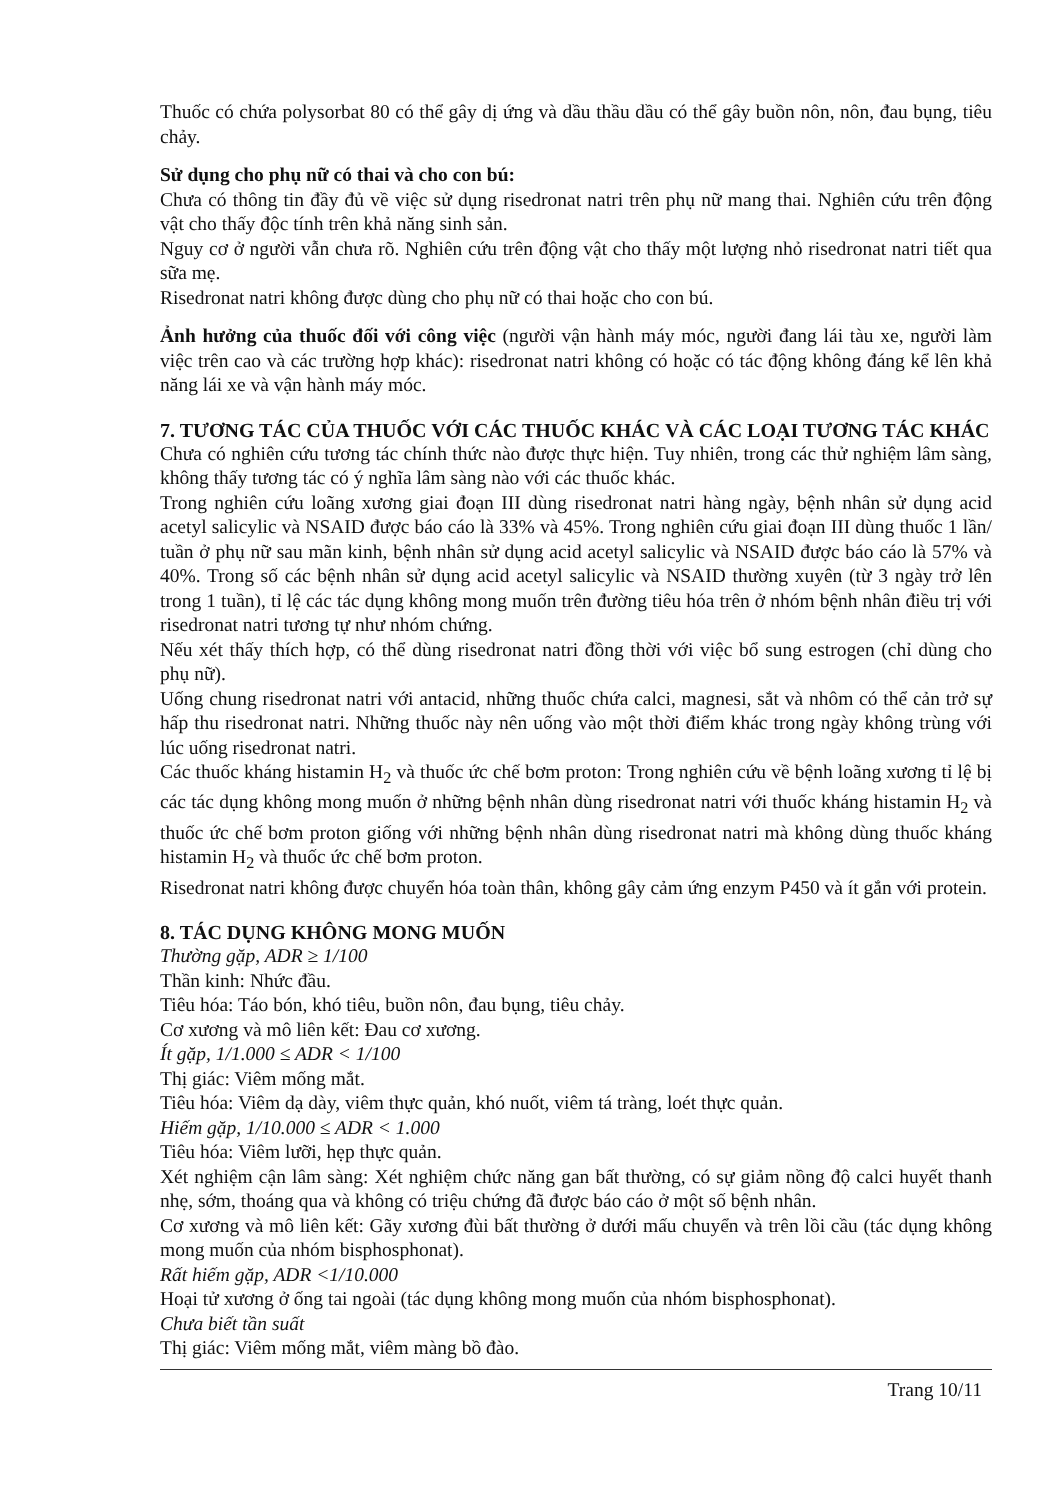Thuốc có chứa polysorbat 80 có thể gây dị ứng và dầu thầu dầu có thể gây buồn nôn, nôn, đau bụng, tiêu chảy.
Sử dụng cho phụ nữ có thai và cho con bú:
Chưa có thông tin đầy đủ về việc sử dụng risedronat natri trên phụ nữ mang thai. Nghiên cứu trên động vật cho thấy độc tính trên khả năng sinh sản.
Nguy cơ ở người vẫn chưa rõ. Nghiên cứu trên động vật cho thấy một lượng nhỏ risedronat natri tiết qua sữa mẹ.
Risedronat natri không được dùng cho phụ nữ có thai hoặc cho con bú.
Ảnh hưởng của thuốc đối với công việc (người vận hành máy móc, người đang lái tàu xe, người làm việc trên cao và các trường hợp khác): risedronat natri không có hoặc có tác động không đáng kể lên khả năng lái xe và vận hành máy móc.
7. TƯƠNG TÁC CỦA THUỐC VỚI CÁC THUỐC KHÁC VÀ CÁC LOẠI TƯƠNG TÁC KHÁC
Chưa có nghiên cứu tương tác chính thức nào được thực hiện. Tuy nhiên, trong các thử nghiệm lâm sàng, không thấy tương tác có ý nghĩa lâm sàng nào với các thuốc khác.
Trong nghiên cứu loãng xương giai đoạn III dùng risedronat natri hàng ngày, bệnh nhân sử dụng acid acetyl salicylic và NSAID được báo cáo là 33% và 45%. Trong nghiên cứu giai đoạn III dùng thuốc 1 lần/ tuần ở phụ nữ sau mãn kinh, bệnh nhân sử dụng acid acetyl salicylic và NSAID được báo cáo là 57% và 40%. Trong số các bệnh nhân sử dụng acid acetyl salicylic và NSAID thường xuyên (từ 3 ngày trở lên trong 1 tuần), tỉ lệ các tác dụng không mong muốn trên đường tiêu hóa trên ở nhóm bệnh nhân điều trị với risedronat natri tương tự như nhóm chứng.
Nếu xét thấy thích hợp, có thể dùng risedronat natri đồng thời với việc bổ sung estrogen (chỉ dùng cho phụ nữ).
Uống chung risedronat natri với antacid, những thuốc chứa calci, magnesi, sắt và nhôm có thể cản trở sự hấp thu risedronat natri. Những thuốc này nên uống vào một thời điểm khác trong ngày không trùng với lúc uống risedronat natri.
Các thuốc kháng histamin H<sub>2</sub> và thuốc ức chế bơm proton: Trong nghiên cứu về bệnh loãng xương tỉ lệ bị các tác dụng không mong muốn ở những bệnh nhân dùng risedronat natri với thuốc kháng histamin H<sub>2</sub> và thuốc ức chế bơm proton giống với những bệnh nhân dùng risedronat natri mà không dùng thuốc kháng histamin H<sub>2</sub> và thuốc ức chế bơm proton.
Risedronat natri không được chuyển hóa toàn thân, không gây cảm ứng enzym P450 và ít gắn với protein.
8. TÁC DỤNG KHÔNG MONG MUỐN
Thường gặp, ADR ≥ 1/100
Thần kinh: Nhức đầu.
Tiêu hóa: Táo bón, khó tiêu, buồn nôn, đau bụng, tiêu chảy.
Cơ xương và mô liên kết: Đau cơ xương.
Ít gặp, 1/1.000 ≤ ADR < 1/100
Thị giác: Viêm mống mắt.
Tiêu hóa: Viêm dạ dày, viêm thực quản, khó nuốt, viêm tá tràng, loét thực quản.
Hiếm gặp, 1/10.000 ≤ ADR < 1.000
Tiêu hóa: Viêm lưỡi, hẹp thực quản.
Xét nghiệm cận lâm sàng: Xét nghiệm chức năng gan bất thường, có sự giảm nồng độ calci huyết thanh nhẹ, sớm, thoáng qua và không có triệu chứng đã được báo cáo ở một số bệnh nhân.
Cơ xương và mô liên kết: Gãy xương đùi bất thường ở dưới mấu chuyển và trên lồi cầu (tác dụng không mong muốn của nhóm bisphosphonat).
Rất hiếm gặp, ADR <1/10.000
Hoại tử xương ở ống tai ngoài (tác dụng không mong muốn của nhóm bisphosphonat).
Chưa biết tần suất
Thị giác: Viêm mống mắt, viêm màng bồ đào.
Trang 10/11